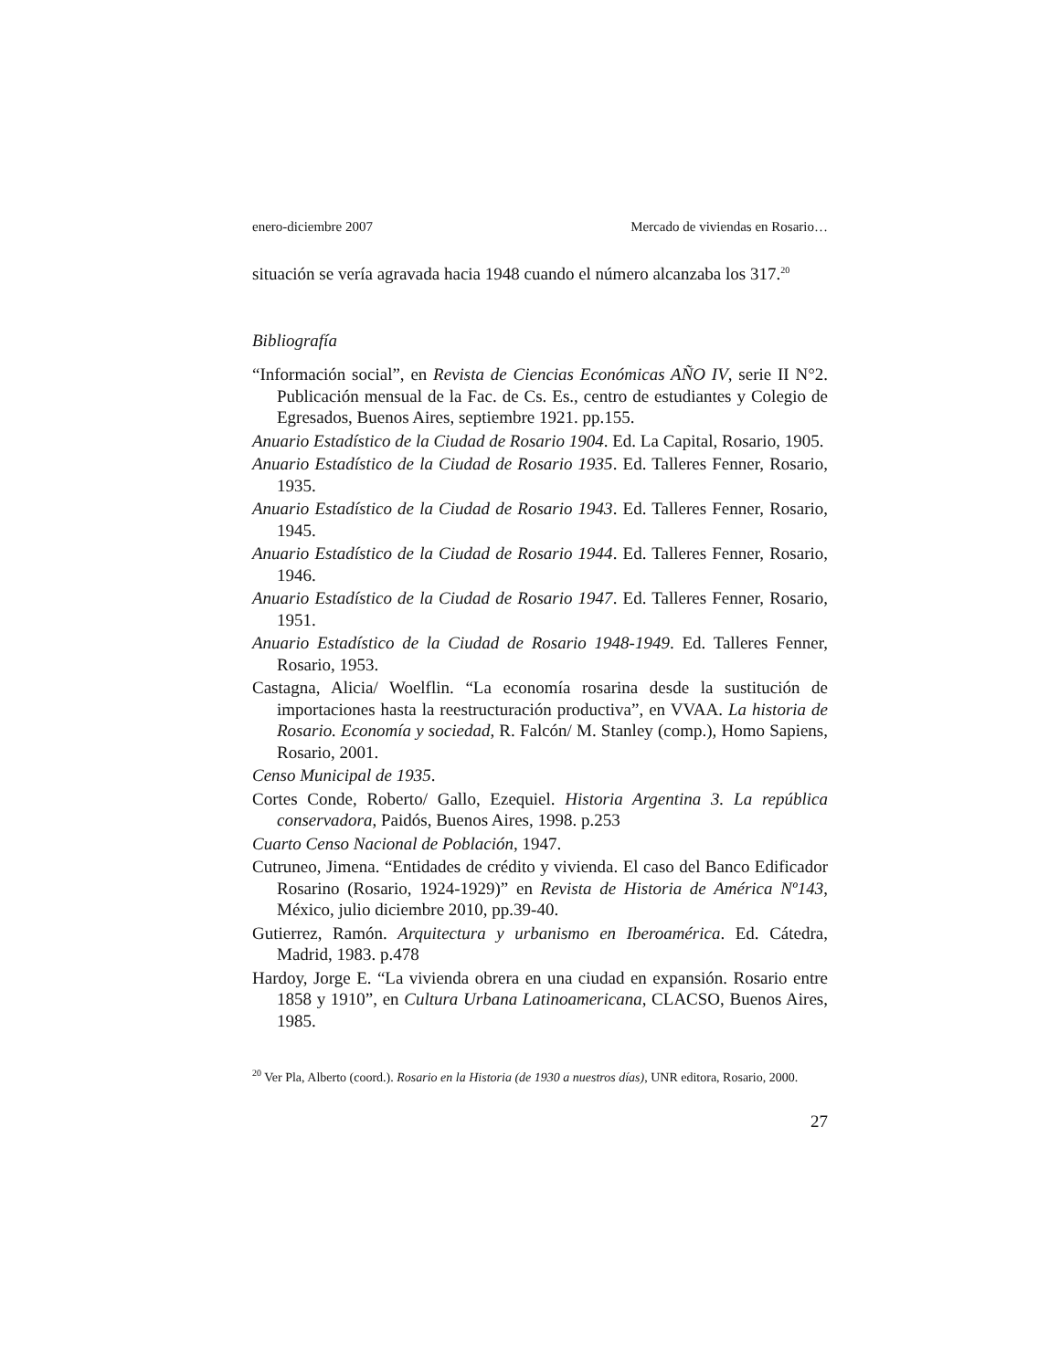enero-diciembre 2007 Mercado de viviendas en Rosario…
situación se vería agravada hacia 1948 cuando el número alcanzaba los 317.<sup>20</sup>
Bibliografía
“Información social”, en Revista de Ciencias Económicas AÑO IV, serie II N°2. Publicación mensual de la Fac. de Cs. Es., centro de estudiantes y Colegio de Egresados, Buenos Aires, septiembre 1921. pp.155.
Anuario Estadístico de la Ciudad de Rosario 1904. Ed. La Capital, Rosario, 1905.
Anuario Estadístico de la Ciudad de Rosario 1935. Ed. Talleres Fenner, Rosario, 1935.
Anuario Estadístico de la Ciudad de Rosario 1943. Ed. Talleres Fenner, Rosario, 1945.
Anuario Estadístico de la Ciudad de Rosario 1944. Ed. Talleres Fenner, Rosario, 1946.
Anuario Estadístico de la Ciudad de Rosario 1947. Ed. Talleres Fenner, Rosario, 1951.
Anuario Estadístico de la Ciudad de Rosario 1948-1949. Ed. Talleres Fenner, Rosario, 1953.
Castagna, Alicia/ Woelflin. “La economía rosarina desde la sustitución de importaciones hasta la reestructuración productiva”, en VVAA. La historia de Rosario. Economía y sociedad, R. Falcón/ M. Stanley (comp.), Homo Sapiens, Rosario, 2001.
Censo Municipal de 1935.
Cortes Conde, Roberto/ Gallo, Ezequiel. Historia Argentina 3. La república conservadora, Paidós, Buenos Aires, 1998. p.253
Cuarto Censo Nacional de Población, 1947.
Cutruneo, Jimena. “Entidades de crédito y vivienda. El caso del Banco Edificador Rosarino (Rosario, 1924-1929)” en Revista de Historia de América Nº143, México, julio diciembre 2010, pp.39-40.
Gutierrez, Ramón. Arquitectura y urbanismo en Iberoamérica. Ed. Cátedra, Madrid, 1983. p.478
Hardoy, Jorge E. “La vivienda obrera en una ciudad en expansión. Rosario entre 1858 y 1910”, en Cultura Urbana Latinoamericana, CLACSO, Buenos Aires, 1985.
<sup>20</sup> Ver Pla, Alberto (coord.). Rosario en la Historia (de 1930 a nuestros días), UNR editora, Rosario, 2000.
27